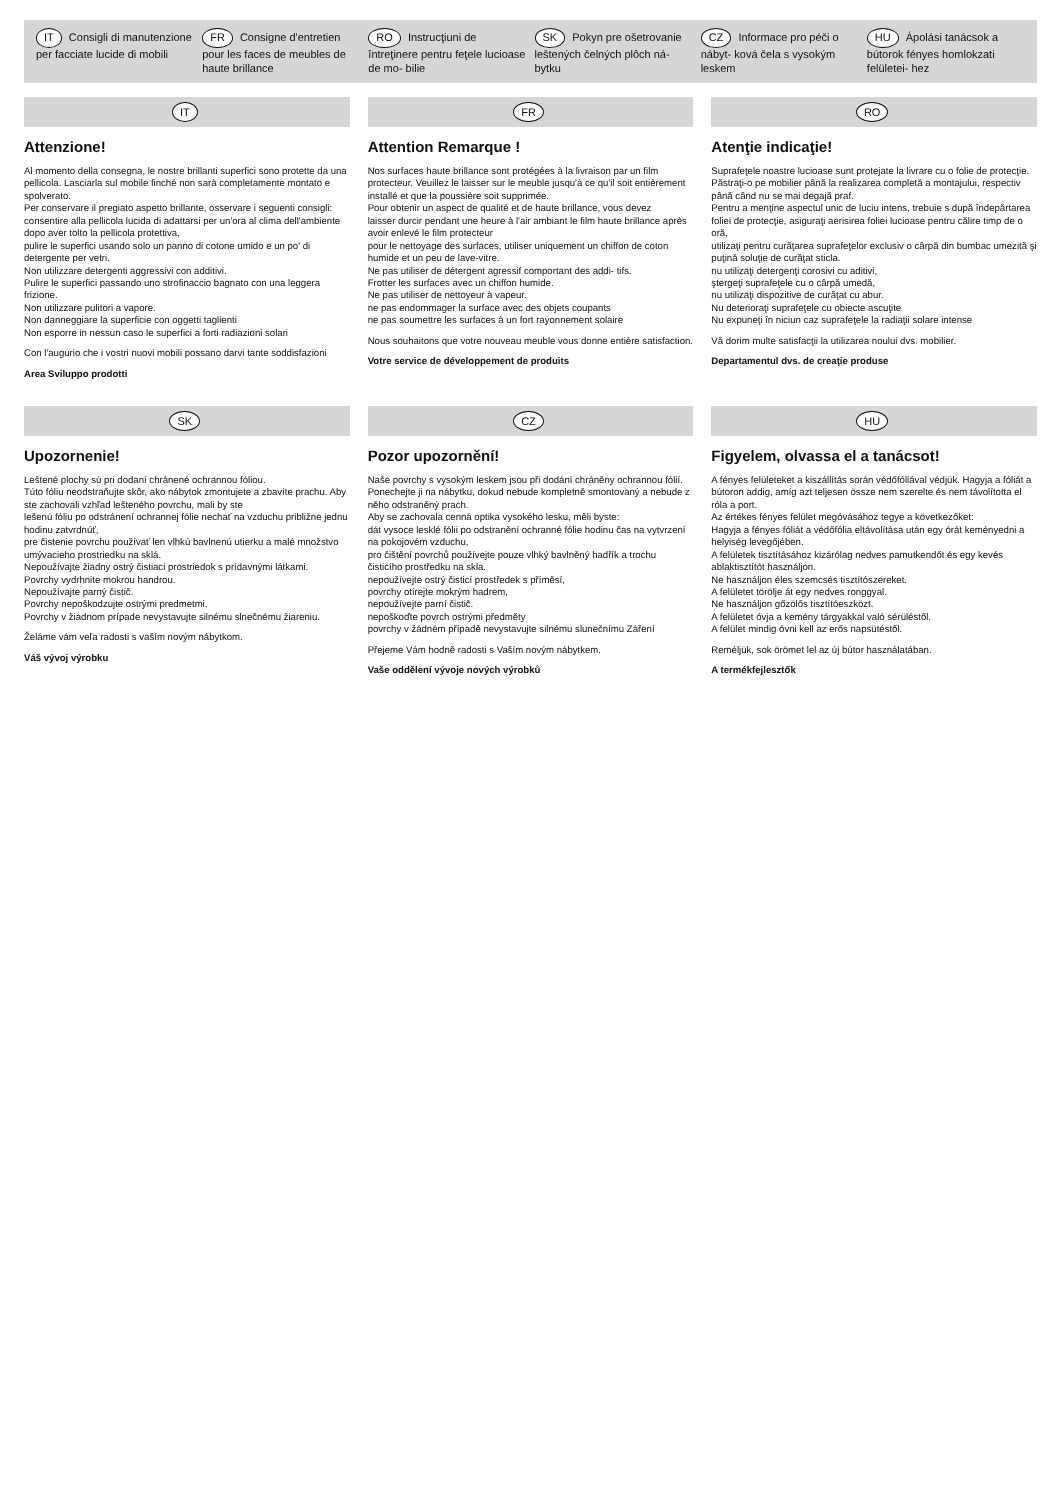IT Consigli di manutenzione per facciate lucide di mobili
FR Consigne d'entretien pour les faces de meubles de haute brillance
RO Instrucţiuni de întreţinere pentru feţele lucioase de mo- bilie
SK Pokyn pre ošetrovanie leštených čelných plôch ná- bytku
CZ Informace pro péči o nábyt- ková čela s vysokým leskem
HU Ápolási tanácsok a bútorok fényes homlokzati felületei- hez
IT
Attenzione!
Al momento della consegna, le nostre brillanti superfici sono protette da una pellicola. Lasciarla sul mobile finché non sarà completamente montato e spolverato.
Per conservare il pregiato aspetto brillante, osservare i seguenti consigli:
consentire alla pellicola lucida di adattarsi per un'ora al clima dell'ambiente dopo aver tolto la pellicola protettiva,
pulire le superfici usando solo un panno di cotone umido e un po' di detergente per vetri.
Non utilizzare detergenti aggressivi con additivi.
Pulire le superfici passando uno strofinaccio bagnato con una leggera frizione.
Non utilizzare pulitori a vapore.
Non danneggiare la superficie con oggetti taglienti
Non esporre in nessun caso le superfici a forti radiazioni solari
Con l'augurio che i vostri nuovi mobili possano darvi tante soddisfazioni
Area Sviluppo prodotti
FR
Attention Remarque !
Nos surfaces haute brillance sont protégées à la livraison par un film protecteur. Veuillez le laisser sur le meuble jusqu'à ce qu'il soit entièrement installé et que la poussière soit supprimée.
Pour obtenir un aspect de qualité et de haute brillance, vous devez
laisser durcir pendant une heure à l'air ambiant le film haute brillance après avoir enlevé le film protecteur
pour le nettoyage des surfaces, utiliser uniquement un chiffon de coton humide et un peu de lave-vitre.
Ne pas utiliser de détergent agressif comportant des addi- tifs.
Frotter les surfaces avec un chiffon humide.
Ne pas utiliser de nettoyeur à vapeur.
ne pas endommager la surface avec des objets coupants
ne pas soumettre les surfaces à un fort rayonnement solaire
Nous souhaitons que votre nouveau meuble vous donne entière satisfaction.
Votre service de développement de produits
RO
Atenţie indicaţie!
Suprafeţele noastre lucioase sunt protejate la livrare cu o folie de protecţie. Păstraţi-o pe mobilier până la realizarea completă a montajului, respectiv până când nu se mai degajă praf.
Pentru a menţine aspectul unic de luciu intens, trebuie s după îndepărtarea foliei de protecţie, asiguraţi aerisirea foliei lucioase pentru călire timp de o oră,
utilizaţi pentru curăţarea suprafeţelor exclusiv o cârpă din bumbac umezită şi puţină soluţie de curăţat sticla.
nu utilizaţi detergenţi corosivi cu aditivi,
ştergeţi suprafeţele cu o cârpă umedă,
nu utilizaţi dispozitive de curăţat cu abur.
Nu deterioraţi suprafeţele cu obiecte ascuţite
Nu expuneţi în niciun caz suprafeţele la radiaţii solare intense
Vă dorim multe satisfacţii la utilizarea noului dvs. mobilier.
Departamentul dvs. de creaţie produse
SK
Upozornenie!
Leštené plochy sú pri dodaní chránené ochrannou fóliou.
Túto fóliu neodstraňujte skôr, ako nábytok zmontujete a zbavíte prachu. Aby ste zachovali vzhľad lešteného povrchu, mali by ste
lešenú fóliu po odstránení ochrannej fólie nechať na vzduchu približne jednu hodinu zatvrdnúť,
pre čistenie povrchu používať len vlhkú bavlnenú utierku a malé množstvo umývacieho prostriedku na sklá.
Nepoužívajte žiadny ostrý čistiaci prostriedok s prídavnými látkami.
Povrchy vydrhnite mokrou handrou.
Nepoužívajte parný čistič.
Povrchy nepoškodzujte ostrými predmetmi.
Povrchy v žiadnom prípade nevystavujte silnému slnečnému žiareniu.
Želáme vám veľa radosti s vaším novým nábytkom.
Váš vývoj výrobku
CZ
Pozor upozornění!
Naše povrchy s vysokým leskem jsou při dodání chráněny ochrannou fólií. Ponechejte ji na nábytku, dokud nebude kompletně smontovaný a nebude z něho odstraněný prach.
Aby se zachovala cenná optika vysokého lesku, měli byste:
dát vysoce lesklé fólii po odstranění ochranné fólie hodinu čas na vytvrzení na pokojovém vzduchu,
pro čištění povrchů používejte pouze vlhký bavlněný hadřík a trochu čisticího prostředku na skla.
nepoužívejte ostrý čisticí prostředek s příměsí,
povrchy otírejte mokrým hadrem,
nepoužívejte parní čistič.
nepoškoďte povrch ostrými předměty
povrchy v žádném případě nevystavujte silnému slunečnímu Záření
Přejeme Vám hodně radosti s Vaším novým nábytkem.
Vaše oddělení vývoje nových výrobků
HU
Figyelem, olvassa el a tanácsot!
A fényes felületeket a kiszállítás során védőfóliával védjük. Hagyja a fóliát a bútoron addig, amíg azt teljesen össze nem szerelte és nem távolította el róla a port.
Az értékes fényes felület megóvásához tegye a következőket:
Hagyja a fényes fóliát a védőfólia eltávolítása után egy órát keményedni a helyiség levegőjében.
A felületek tisztításához kizárólag nedves pamutkendőt és egy kevés ablaktisztítót használjon.
Ne használjon éles szemcsés tisztítószereket.
A felületet törölje át egy nedves ronggyal.
Ne használjon gőzölős tisztítóeszközt.
A felületet óvja a kemény tárgyakkal való sérüléstől.
A felület mindig óvni kell az erős napsütéstől.
Reméljük, sok örömet lel az új bútor használatában.
A termékfejlesztők